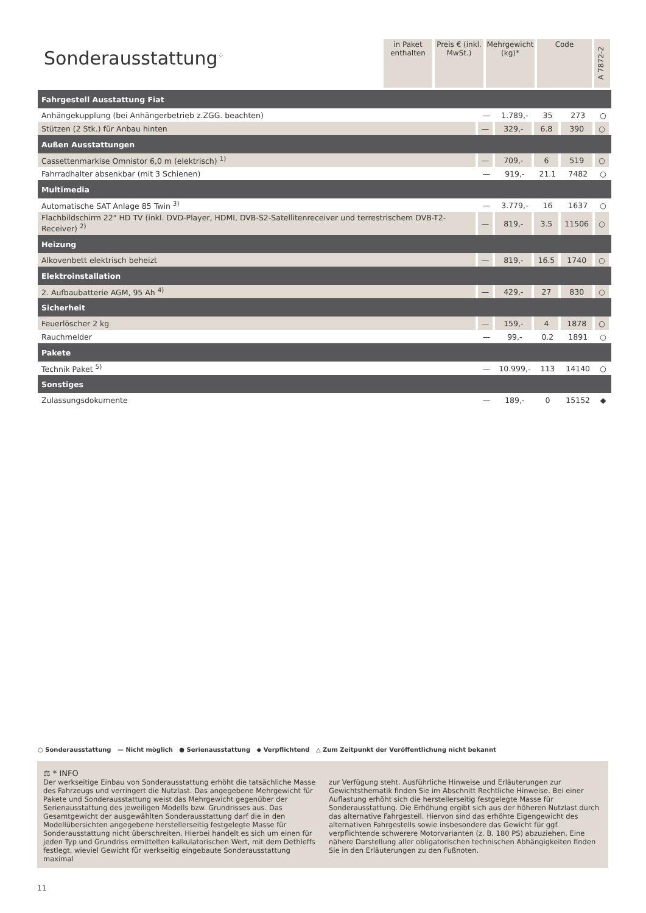Sonderausstattung<sup>⁘</sup>
in Paket enthalten
Preis € (inkl. MwSt.)
Mehrgewicht (kg)*
Code
A 7872-2
| Fahrgestell Ausstattung Fiat | | | | | |
| Anhängekupplung (bei Anhängerbetrieb z.ZGG. beachten) | — | 1.789,- | 35 | 273 | ○ |
| Stützen (2 Stk.) für Anbau hinten | — | 329,- | 6.8 | 390 | ○ |
| Außen Ausstattungen | | | | | |
| Cassettenmarkise Omnistor 6,0 m (elektrisch) <sup>1)</sup> | — | 709,- | 6 | 519 | ○ |
| Fahrradhalter absenkbar (mit 3 Schienen) | — | 919,- | 21.1 | 7482 | ○ |
| Multimedia | | | | | |
| Automatische SAT Anlage 85 Twin <sup>3)</sup> | — | 3.779,- | 16 | 1637 | ○ |
| Flachbildschirm 22" HD TV (inkl. DVD-Player, HDMI, DVB-S2-Satellitenreceiver und terrestrischem DVB-T2-Receiver) <sup>2)</sup> | — | 819,- | 3.5 | 11506 | ○ |
| Heizung | | | | | |
| Alkovenbett elektrisch beheizt | — | 819,- | 16.5 | 1740 | ○ |
| Elektroinstallation | | | | | |
| 2. Aufbaubatterie AGM, 95 Ah <sup>4)</sup> | — | 429,- | 27 | 830 | ○ |
| Sicherheit | | | | | |
| Feuerlöscher 2 kg | — | 159,- | 4 | 1878 | ○ |
| Rauchmelder | — | 99,- | 0.2 | 1891 | ○ |
| Pakete | | | | | |
| Technik Paket <sup>5)</sup> | — | 10.999,- | 113 | 14140 | ○ |
| Sonstiges | | | | | |
| Zulassungsdokumente | — | 189,- | 0 | 15152 | ◆ |
○ Sonderausstattung — Nicht möglich ● Serienausstattung ◆ Verpflichtend △ Zum Zeitpunkt der Veröffentlichung nicht bekannt
⚖ * INFO
Der werkseitige Einbau von Sonderausstattung erhöht die tatsächliche Masse des Fahrzeugs und verringert die Nutzlast. Das angegebene Mehrgewicht für Pakete und Sonderausstattung weist das Mehrgewicht gegenüber der Serienausstattung des jeweiligen Modells bzw. Grundrisses aus. Das Gesamtgewicht der ausgewählten Sonderausstattung darf die in den Modellübersichten angegebene herstellerseitig festgelegte Masse für Sonderausstattung nicht überschreiten. Hierbei handelt es sich um einen für jeden Typ und Grundriss ermittelten kalkulatorischen Wert, mit dem Dethleffs festlegt, wieviel Gewicht für werkseitig eingebaute Sonderausstattung maximal
zur Verfügung steht. Ausführliche Hinweise und Erläuterungen zur Gewichtsthematik finden Sie im Abschnitt Rechtliche Hinweise. Bei einer Auflastung erhöht sich die herstellerseitig festgelegte Masse für Sonderausstattung. Die Erhöhung ergibt sich aus der höheren Nutzlast durch das alternative Fahrgestell. Hiervon sind das erhöhte Eigengewicht des alternativen Fahrgestells sowie insbesondere das Gewicht für ggf. verpflichtende schwerere Motorvarianten (z. B. 180 PS) abzuziehen. Eine nähere Darstellung aller obligatorischen technischen Abhängigkeiten finden Sie in den Erläuterungen zu den Fußnoten.
11